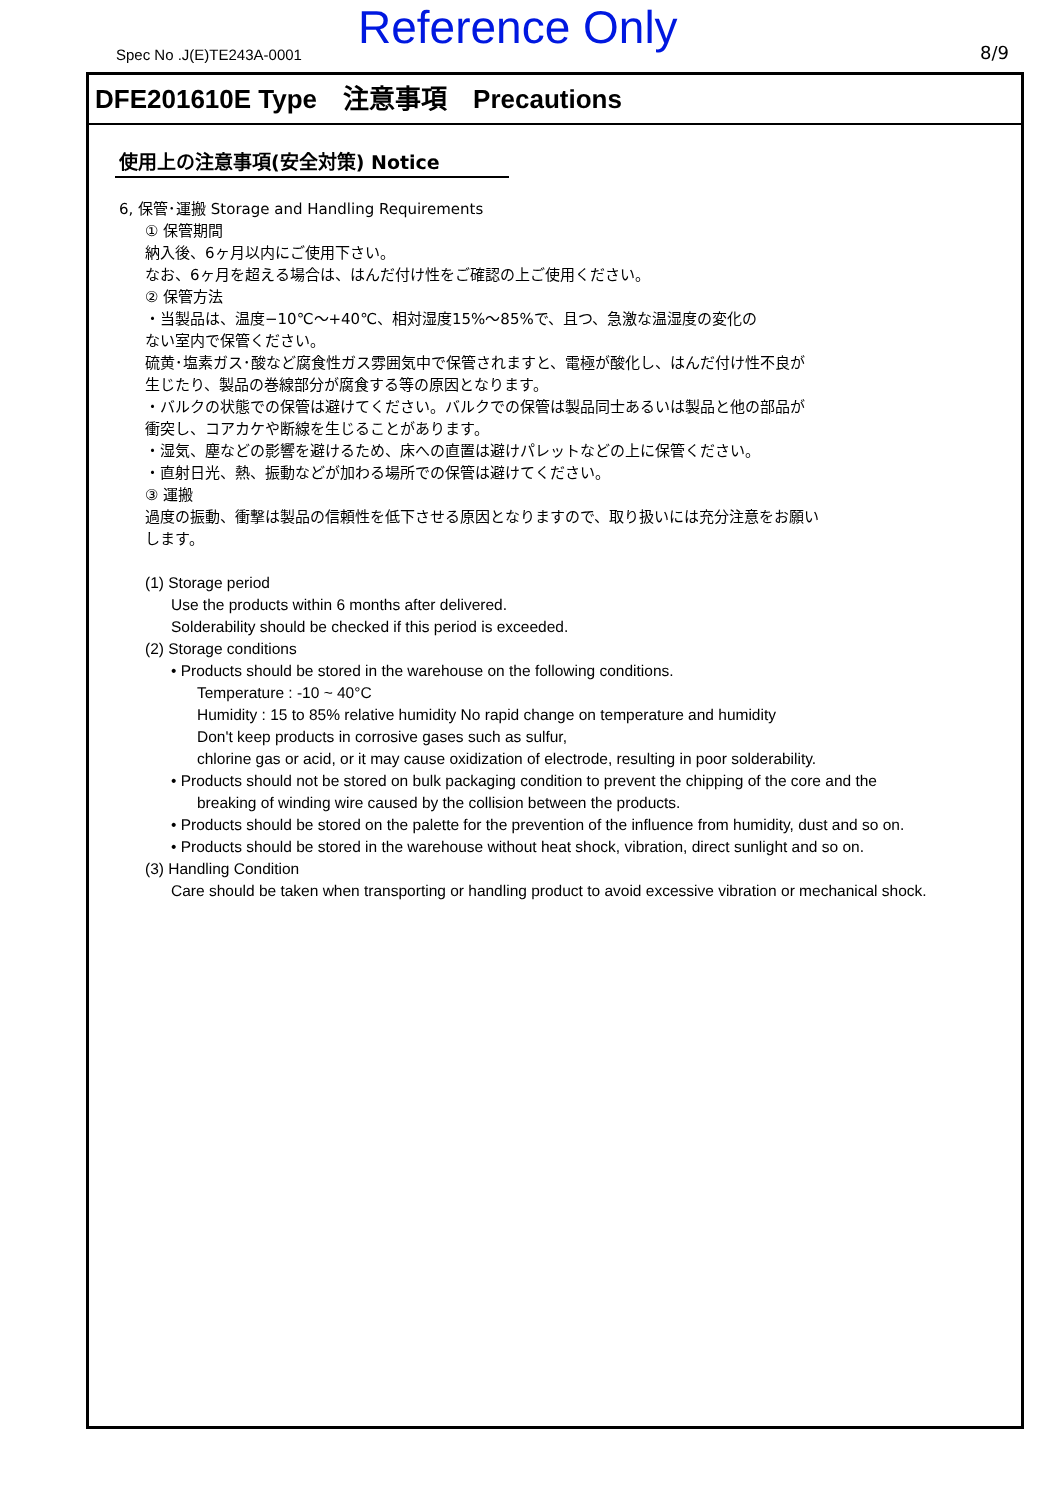Spec No .J(E)TE243A-0001 Reference Only 8/9
DFE201610E Type　注意事項　Precautions
使用上の注意事項(安全対策) Notice
6, 保管･運搬 Storage and Handling Requirements
① 保管期間
納入後、6ヶ月以内にご使用下さい。
なお、6ヶ月を超える場合は、はんだ付け性をご確認の上ご使用ください。
② 保管方法
・当製品は、温度−10℃～+40℃、相対湿度15%～85%で、且つ、急激な温湿度の変化の
ない室内で保管ください。
硫黄･塩素ガス･酸など腐食性ガス雰囲気中で保管されますと、電極が酸化し、はんだ付け性不良が
生じたり、製品の巻線部分が腐食する等の原因となります。
・バルクの状態での保管は避けてください。バルクでの保管は製品同士あるいは製品と他の部品が
衝突し、コアカケや断線を生じることがあります。
・湿気、塵などの影響を避けるため、床への直置は避けパレットなどの上に保管ください。
・直射日光、熱、振動などが加わる場所での保管は避けてください。
③ 運搬
過度の振動、衝撃は製品の信頼性を低下させる原因となりますので、取り扱いには充分注意をお願い
します。
(1) Storage period
Use the products within 6 months after delivered.
Solderability should be checked if this period is exceeded.
(2) Storage conditions
• Products should be stored in the warehouse on the following conditions.
Temperature : -10 ~ 40°C
Humidity : 15 to 85% relative humidity No rapid change on temperature and humidity
Don't keep products in corrosive gases such as sulfur,
chlorine gas or acid, or it may cause oxidization of electrode, resulting in poor solderability.
• Products should not be stored on bulk packaging condition to prevent the chipping of the core and the
breaking of winding wire caused by the collision between the products.
• Products should be stored on the palette for the prevention of the influence from humidity, dust and so on.
• Products should be stored in the warehouse without heat shock, vibration, direct sunlight and so on.
(3) Handling Condition
Care should be taken when transporting or handling product to avoid excessive vibration or mechanical shock.